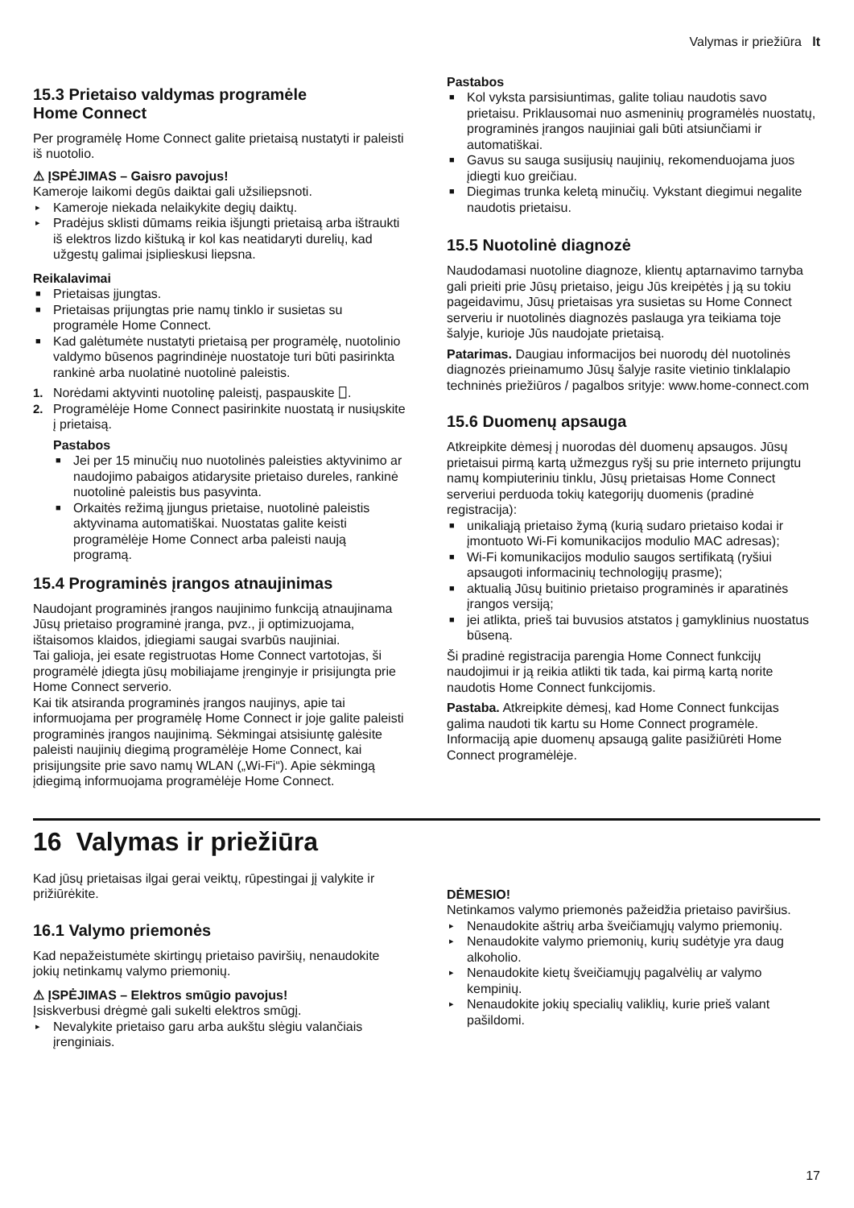Valymas ir priežiūra lt
15.3 Prietaiso valdymas programėle
Home Connect
Per programėlę Home Connect galite prietaisą nustatyti ir paleisti iš nuotolio.
⚠ ĮSPĖJIMAS – Gaisro pavojus!
Kameroje laikomi degūs daiktai gali užsiliepsnoti.
▸ Kameroje niekada nelaikykite degių daiktų.
▸ Pradėjus sklisti dūmams reikia išjungti prietaisą arba ištraukti iš elektros lizdo kištuką ir kol kas neatidaryti durelių, kad užgestų galimai įsiplieskusi liepsna.
Reikalavimai
■ Prietaisas įjungtas.
■ Prietaisas prijungtas prie namų tinklo ir susietas su programėle Home Connect.
■ Kad galėtumėte nustatyti prietaisą per programėlę, nuotolinio valdymo būsenos pagrindinėje nuostatoje turi būti pasirinkta rankinė arba nuolatinė nuotolinė paleistis.
1. Norėdami aktyvinti nuotolinę paleistį, paspauskite ⎕.
2. Programėlėje Home Connect pasirinkite nuostatą ir nusiųskite į prietaisą.
Pastabos
■ Jei per 15 minučių nuo nuotolinės paleisties aktyvinimo ar naudojimo pabaigos atidarysite prietaiso dureles, rankinė nuotolinė paleistis bus pasyvinta.
■ Orkaitės režimą įjungus prietaise, nuotolinė paleistis aktyvinama automatiškai. Nuostatas galite keisti programėlėje Home Connect arba paleisti naują programą.
15.4 Programinės įrangos atnaujinimas
Naudojant programinės įrangos naujinimo funkciją atnaujinama Jūsų prietaiso programinė įranga, pvz., ji optimizuojama, ištaisomos klaidos, įdiegiami saugai svarbūs naujiniai.
Tai galioja, jei esate registruotas Home Connect vartotojas, ši programėlė įdiegta jūsų mobiliajame įrenginyje ir prisijungta prie Home Connect serverio.
Kai tik atsiranda programinės įrangos naujinys, apie tai informuojama per programėlę Home Connect ir joje galite paleisti programinės įrangos naujinimą. Sėkmingai atsisiuntę galėsite paleisti naujinių diegimą programėlėje Home Connect, kai prisijungsite prie savo namų WLAN („Wi-Fi“). Apie sėkmingą įdiegimą informuojama programėlėje Home Connect.
Pastabos
■ Kol vyksta parsisiuntimas, galite toliau naudotis savo prietaisu. Priklausomai nuo asmeninių programėlės nuostatų, programinės įrangos naujiniai gali būti atsiunčiami ir automatiškai.
■ Gavus su sauga susijusių naujinių, rekomenduojama juos įdiegti kuo greičiau.
■ Diegimas trunka keletą minučių. Vykstant diegimui negalite naudotis prietaisu.
15.5 Nuotolinė diagnozė
Naudodamasi nuotoline diagnoze, klientų aptarnavimo tarnyba gali prieiti prie Jūsų prietaiso, jeigu Jūs kreipėtės į ją su tokiu pageidavimu, Jūsų prietaisas yra susietas su Home Connect serveriu ir nuotolinės diagnozės paslauga yra teikiama toje šalyje, kurioje Jūs naudojate prietaisą.
Patarimas. Daugiau informacijos bei nuorodų dėl nuotolinės diagnozės prieinamumo Jūsų šalyje rasite vietinio tinklalapio techninės priežiūros / pagalbos srityje: www.home-connect.com
15.6 Duomenų apsauga
Atkreipkite dėmesį į nuorodas dėl duomenų apsaugos. Jūsų prietaisui pirmą kartą užmezgus ryšį su prie interneto prijungtu namų kompiuteriniu tinklu, Jūsų prietaisas Home Connect serveriui perduoda tokių kategorijų duomenis (pradinė registracija):
■ unikaliąją prietaiso žymą (kurią sudaro prietaiso kodai ir įmontuoto Wi-Fi komunikacijos modulio MAC adresas);
■ Wi-Fi komunikacijos modulio saugos sertifikatą (ryšiui apsaugoti informacinių technologijų prasme);
■ aktualią Jūsų buitinio prietaiso programinės ir aparatinės įrangos versiją;
■ jei atlikta, prieš tai buvusios atstatos į gamyklinius nuostatus būseną.
Ši pradinė registracija parengia Home Connect funkcijų naudojimui ir ją reikia atlikti tik tada, kai pirmą kartą norite naudotis Home Connect funkcijomis.
Pastaba. Atkreipkite dėmesį, kad Home Connect funkcijas galima naudoti tik kartu su Home Connect programėle. Informaciją apie duomenų apsaugą galite pasižiūrėti Home Connect programėlėje.
16 Valymas ir priežiūra
Kad jūsų prietaisas ilgai gerai veiktų, rūpestingai jį valykite ir prižiūrėkite.
16.1 Valymo priemonės
Kad nepažeistumėte skirtingų prietaiso paviršių, nenaudokite jokių netinkamų valymo priemonių.
⚠ ĮSPĖJIMAS – Elektros smūgio pavojus!
Įsiskverbusi drėgmė gali sukelti elektros smūgį.
▸ Nevalykite prietaiso garu arba aukštu slėgiu valančiais įrenginiais.
DĖMESIO!
Netinkamos valymo priemonės pažeidžia prietaiso paviršius.
▸ Nenaudokite aštrių arba šveičiamųjų valymo priemonių.
▸ Nenaudokite valymo priemonių, kurių sudėtyje yra daug alkoholio.
▸ Nenaudokite kietų šveičiamųjų pagalvėlių ar valymo kempinių.
▸ Nenaudokite jokių specialių valiklių, kurie prieš valant pašildomi.
17